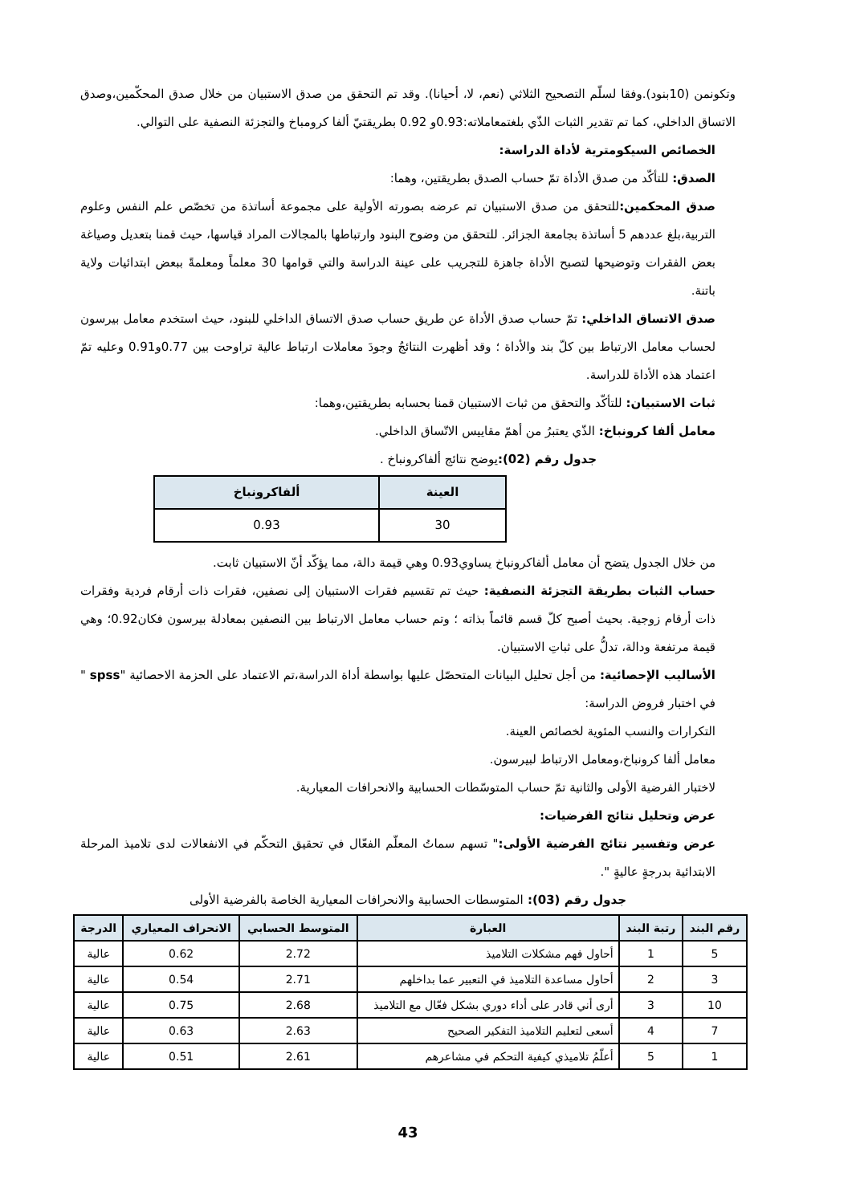وتكونمن (10بنود).وفقا لسلّم التصحيح الثلاثي (نعم، لا، أحيانا). وقد تم التحقق من صدق الاستبيان من خلال صدق المحكّمين،وصدق الاتساق الداخلي، كما تم تقدير الثبات الذّي بلغتمعاملاته:0.93و 0.92 بطريقتيّ ألفا كرومباخ والتجزئة النصفية على التوالي.
الخصائص السيكومترية لأداة الدراسة:
الصدق: للتأكّد من صدق الأداة تمّ حساب الصدق بطريقتين، وهما:
صدق المحكمين: للتحقق من صدق الاستبيان تم عرضه بصورته الأولية على مجموعة أساتذة من تخصّص علم النفس وعلوم التربية،بلغ عددهم 5 أساتذة بجامعة الجزائر. للتحقق من وضوح البنود وارتباطها بالمجالات المراد قياسها، حيث قمنا بتعديل وصياغة بعض الفقرات وتوضيحها لتصبح الأداة جاهزة للتجريب على عينة الدراسة والتي قوامها 30 معلماً ومعلمةً ببعض ابتدائيات ولاية باتنة.
صدق الاتساق الداخلي: تمّ حساب صدق الأداة عن طريق حساب صدق الاتساق الداخلي للبنود، حيث استخدم معامل بيرسون لحساب معامل الارتباط بين كلّ بند والأداة ؛ وقد أظهرت النتائجُ وجودَ معاملات ارتباط عالية تراوحت بين 0.77و0.91 وعليه تمّ اعتماد هذه الأداة للدراسة.
ثبات الاستبيان: للتأكّد والتحقق من ثبات الاستبيان قمنا بحسابه بطريقتين،وهما:
معامل ألفا كرونباخ: الذّي يعتبرُ من أهمّ مقاييس الاتّساق الداخلي.
جدول رقم (02):يوضح نتائج ألفاكرونباخ .
| العينة | ألفاكرونباخ |
| --- | --- |
| 30 | 0.93 |
من خلال الجدول يتضح أن معامل ألفاكرونباخ يساوي0.93 وهي قيمة دالة، مما يؤكّد أنّ الاستبيان ثابت.
حساب الثبات بطريقة التجزئة النصفية: حيث تم تقسيم فقرات الاستبيان إلى نصفين، فقرات ذات أرقام فردية وفقرات ذات أرقام زوجية. بحيث أصبح كلّ قسم قائماً بذاته ؛ وتم حساب معامل الارتباط بين النصفين بمعادلة بيرسون فكان0.92؛ وهي قيمة مرتفعة ودالة، تدلُّ على ثباتِ الاستبيان.
الأساليب الإحصائية: من أجل تحليل البيانات المتحصّل عليها بواسطة أداة الدراسة،تم الاعتماد على الحزمة الاحصائية "spss " في اختبار فروض الدراسة:
التكرارات والنسب المئوية لخصائص العينة.
معامل ألفا كرونباخ،ومعامل الارتباط لبيرسون.
لاختبار الفرضية الأولى والثانية تمّ حساب المتوسّطات الحسابية والانحرافات المعيارية.
عرض وتحليل نتائج الفرضيات:
عرض وتفسير نتائج الفرضية الأولى:" تسهم سماتُ المعلّم الفعّال في تحقيق التحكّم في الانفعالات لدى تلاميذ المرحلة الابتدائية بدرجةٍ عاليةٍ ".
جدول رقم (03): المتوسطات الحسابية والانحرافات المعيارية الخاصة بالفرضية الأولى
| رقم البند | رتبة البند | العبارة | المتوسط الحسابي | الانحراف المعياري | الدرجة |
| --- | --- | --- | --- | --- | --- |
| 5 | 1 | أحاول فهم مشكلات التلاميذ | 2.72 | 0.62 | عالية |
| 3 | 2 | أحاول مساعدة التلاميذ في التعبير عما بداخلهم | 2.71 | 0.54 | عالية |
| 10 | 3 | أرى أني قادر على أداء دوري بشكل فعّال مع التلاميذ | 2.68 | 0.75 | عالية |
| 7 | 4 | أسعى لتعليم التلاميذ التفكير الصحيح | 2.63 | 0.63 | عالية |
| 1 | 5 | أعلّمُ تلاميذي كيفية التحكم في مشاعرهم | 2.61 | 0.51 | عالية |
43